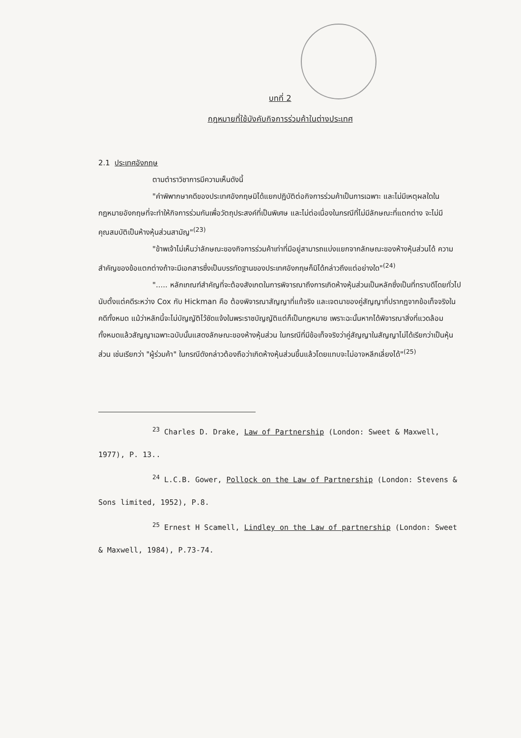บทที่ 2
กฎหมายที่ใช้บังคับกิจการร่วมค้าในต่างประเทศ
2.1 ประเทศอังกฤษ
ตามตำราวิชาการมีความเห็นดังนี้
"คำพิพากษาคดีของประเทศอังกฤษมิได้แยกปฏิบัติต่อกิจการร่วมค้าเป็นการเฉพาะ และไม่มีเหตุผลใดในกฎหมายอังกฤษที่จะทำให้กิจการร่วมกันเพื่อวัตถุประสงค์ที่เป็นพิเศษ และไม่ต่อเนื่องในกรณีที่ไม่มีลักษณะที่แตกต่าง จะไม่มีคุณสมบัติเป็นห้างหุ้นส่วนสามัญ"<sup>(23)</sup>
"ข้าพเจ้าไม่เห็นว่าลักษณะของกิจการร่วมค้าเท่าที่มีอยู่สามารถแบ่งแยกจากลักษณะของห้างหุ้นส่วนได้ ความสำคัญของข้อแตกต่างถ้าจะมีเอกสารซึ่งเป็นบรรทัดฐานของประเทศอังกฤษก็มิได้กล่าวถึงแต่อย่างใด"<sup>(24)</sup>
"..... หลักเกณฑ์สำคัญที่จะต้องสังเกตในการพิจารณาถึงการเกิดห้างหุ้นส่วนเป็นหลักซึ่งเป็นที่ทราบดีโดยทั่วไปนับตั้งแต่คดีระหว่าง Cox กับ Hickman คือ ต้องพิจารณาสัญญาที่แท้จริง และเจตนาของคู่สัญญาที่ปรากฏจากข้อเท็จจริงในคดีทั้งหมด แม้ว่าหลักนี้จะไม่บัญญัติไว้ชัดแจ้งในพระราชบัญญัติแต่ก็เป็นกฎหมาย เพราะฉะนั้นหากได้พิจารณาสิ่งที่แวดล้อมทั้งหมดแล้วสัญญาเฉพาะฉบับนั้นแสดงลักษณะของห้างหุ้นส่วน ในกรณีที่มีข้อเท็จจริงว่าคู่สัญญาในสัญญาไม่ได้เรียกว่าเป็นหุ้นส่วน เช่นเรียกว่า "ผู้ร่วมค้า" ในกรณีดังกล่าวต้องถือว่าเกิดห้างหุ้นส่วนขึ้นแล้วโดยแทบจะไม่อาจหลีกเลี่ยงได้"<sup>(25)</sup>
<sup>23</sup> Charles D. Drake, Law of Partnership (London: Sweet & Maxwell, 1977), P. 13..
<sup>24</sup> L.C.B. Gower, Pollock on the Law of Partnership (London: Stevens & Sons limited, 1952), P.8.
<sup>25</sup> Ernest H Scamell, Lindley on the Law of partnership (London: Sweet & Maxwell, 1984), P.73-74.